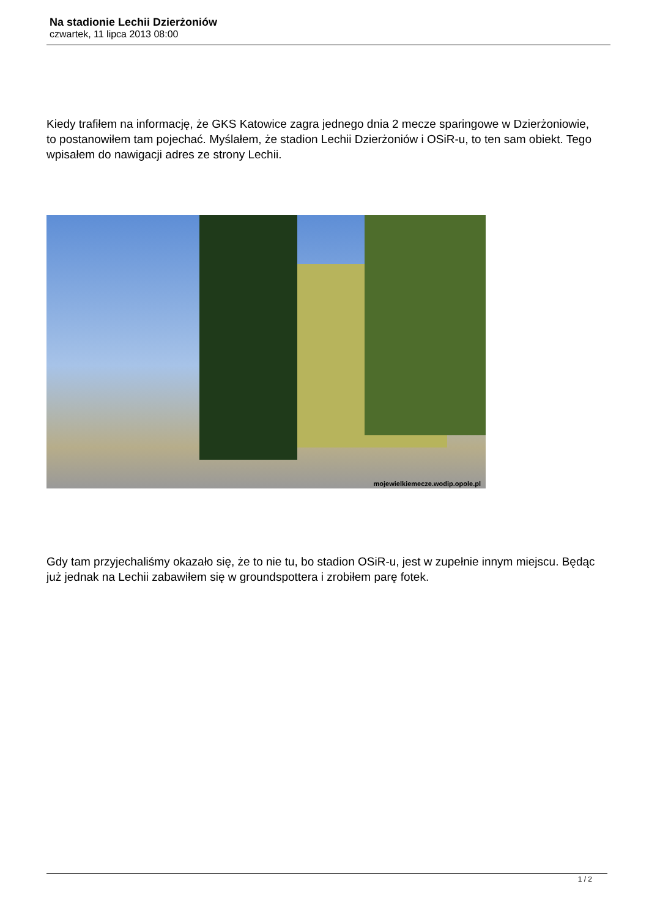Na stadionie Lechii Dzierżoniów
czwartek, 11 lipca 2013 08:00
Kiedy trafiłem na informację, że GKS Katowice zagra jednego dnia 2 mecze sparingowe w Dzierżoniowie, to postanowiłem tam pojechać. Myślałem, że stadion Lechii Dzierżoniów i OSiR-u, to ten sam obiekt. Tego wpisałem do nawigacji adres ze strony Lechii.
mojewielkiemecze.wodip.opole.pl
Gdy tam przyjechaliśmy okazało się, że to nie tu, bo stadion OSiR-u, jest w zupełnie innym miejscu. Będąc już jednak na Lechii zabawiłem się w groundspottera i zrobiłem parę fotek.
1 / 2